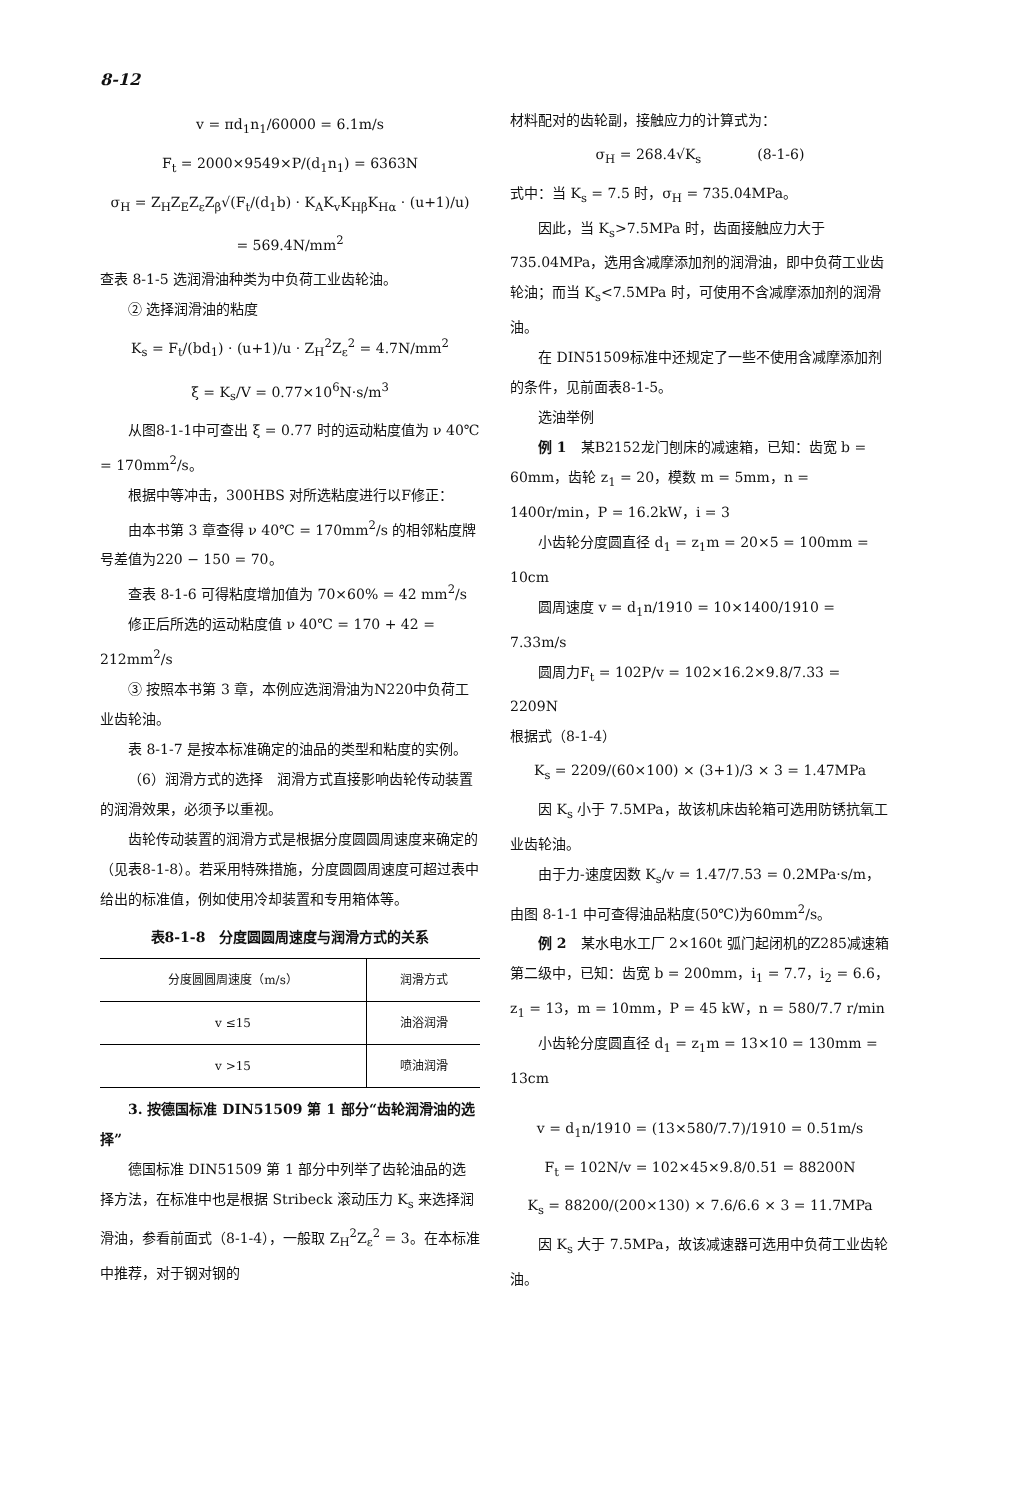8-12
v = πd<sub>1</sub>n<sub>1</sub>/60000 = 6.1m/s
F<sub>t</sub> = 2000×9549×P/(d<sub>1</sub>n<sub>1</sub>) = 6363N
σ<sub>H</sub> = Z<sub>H</sub>Z<sub>E</sub>Z<sub>ε</sub>Z<sub>β</sub>√(F<sub>t</sub>/(d<sub>1</sub>b) · K<sub>A</sub>K<sub>v</sub>K<sub>Hβ</sub>K<sub>Hα</sub> · (u+1)/u)
= 569.4N/mm<sup>2</sup>
查表 8-1-5 选润滑油种类为中负荷工业齿轮油。
② 选择润滑油的粘度
K<sub>s</sub> = F<sub>t</sub>/(bd<sub>1</sub>) · (u+1)/u · Z<sub>H</sub><sup>2</sup>Z<sub>ε</sub><sup>2</sup> = 4.7N/mm<sup>2</sup>
ξ = K<sub>s</sub>/V = 0.77×10<sup>6</sup>N·s/m<sup>3</sup>
从图8-1-1中可查出 ξ = 0.77 时的运动粘度值为 ν 40℃ = 170mm<sup>2</sup>/s。
根据中等冲击，300HBS 对所选粘度进行以F修正：
由本书第 3 章查得 ν 40℃ = 170mm<sup>2</sup>/s 的相邻粘度牌号差值为220 − 150 = 70。
查表 8-1-6 可得粘度增加值为 70×60% = 42 mm<sup>2</sup>/s
修正后所选的运动粘度值 ν 40℃ = 170 + 42 = 212mm<sup>2</sup>/s
③ 按照本书第 3 章，本例应选润滑油为N220中负荷工业齿轮油。
表 8-1-7 是按本标准确定的油品的类型和粘度的实例。
（6）润滑方式的选择　润滑方式直接影响齿轮传动装置的润滑效果，必须予以重视。
齿轮传动装置的润滑方式是根据分度圆圆周速度来确定的（见表8-1-8）。若采用特殊措施，分度圆圆周速度可超过表中给出的标准值，例如使用冷却装置和专用箱体等。
表8-1-8　分度圆圆周速度与润滑方式的关系
| 分度圆圆周速度（m/s） | 润滑方式 |
| --- | --- |
| v ≤15 | 油浴润滑 |
| v >15 | 喷油润滑 |
3. 按德国标准 DIN51509 第 1 部分“齿轮润滑油的选择”
德国标准 DIN51509 第 1 部分中列举了齿轮油品的选择方法，在标准中也是根据 Stribeck 滚动压力 K<sub>s</sub> 来选择润滑油，参看前面式（8-1-4），一般取 Z<sub>H</sub><sup>2</sup>Z<sub>ε</sub><sup>2</sup> = 3。在本标准中推荐，对于钢对钢的
材料配对的齿轮副，接触应力的计算式为：
σ<sub>H</sub> = 268.4√K<sub>s</sub>　　　　(8-1-6)
式中：当 K<sub>s</sub> = 7.5 时，σ<sub>H</sub> = 735.04MPa。
因此，当 K<sub>s</sub>>7.5MPa 时，齿面接触应力大于735.04MPa，选用含减摩添加剂的润滑油，即中负荷工业齿轮油；而当 K<sub>s</sub><7.5MPa 时，可使用不含减摩添加剂的润滑油。
在 DIN51509标准中还规定了一些不使用含减摩添加剂的条件，见前面表8-1-5。
选油举例
例 1　某B2152龙门刨床的减速箱，已知：齿宽 b = 60mm，齿轮 z<sub>1</sub> = 20，模数 m = 5mm，n = 1400r/min，P = 16.2kW，i = 3
小齿轮分度圆直径 d<sub>1</sub> = z<sub>1</sub>m = 20×5 = 100mm = 10cm
圆周速度 v = d<sub>1</sub>n/1910 = 10×1400/1910 = 7.33m/s
圆周力F<sub>t</sub> = 102P/v = 102×16.2×9.8/7.33 = 2209N
根据式（8-1-4）
K<sub>s</sub> = 2209/(60×100) × (3+1)/3 × 3 = 1.47MPa
因 K<sub>s</sub> 小于 7.5MPa，故该机床齿轮箱可选用防锈抗氧工业齿轮油。
由于力-速度因数 K<sub>s</sub>/v = 1.47/7.53 = 0.2MPa·s/m，由图 8-1-1 中可查得油品粘度(50℃)为60mm<sup>2</sup>/s。
例 2　某水电水工厂 2×160t 弧门起闭机的Z285减速箱第二级中，已知：齿宽 b = 200mm，i<sub>1</sub> = 7.7，i<sub>2</sub> = 6.6，z<sub>1</sub> = 13，m = 10mm，P = 45 kW，n = 580/7.7 r/min
小齿轮分度圆直径 d<sub>1</sub> = z<sub>1</sub>m = 13×10 = 130mm = 13cm
v = d<sub>1</sub>n/1910 = (13×580/7.7)/1910 = 0.51m/s
F<sub>t</sub> = 102N/v = 102×45×9.8/0.51 = 88200N
K<sub>s</sub> = 88200/(200×130) × 7.6/6.6 × 3 = 11.7MPa
因 K<sub>s</sub> 大于 7.5MPa，故该减速器可选用中负荷工业齿轮油。